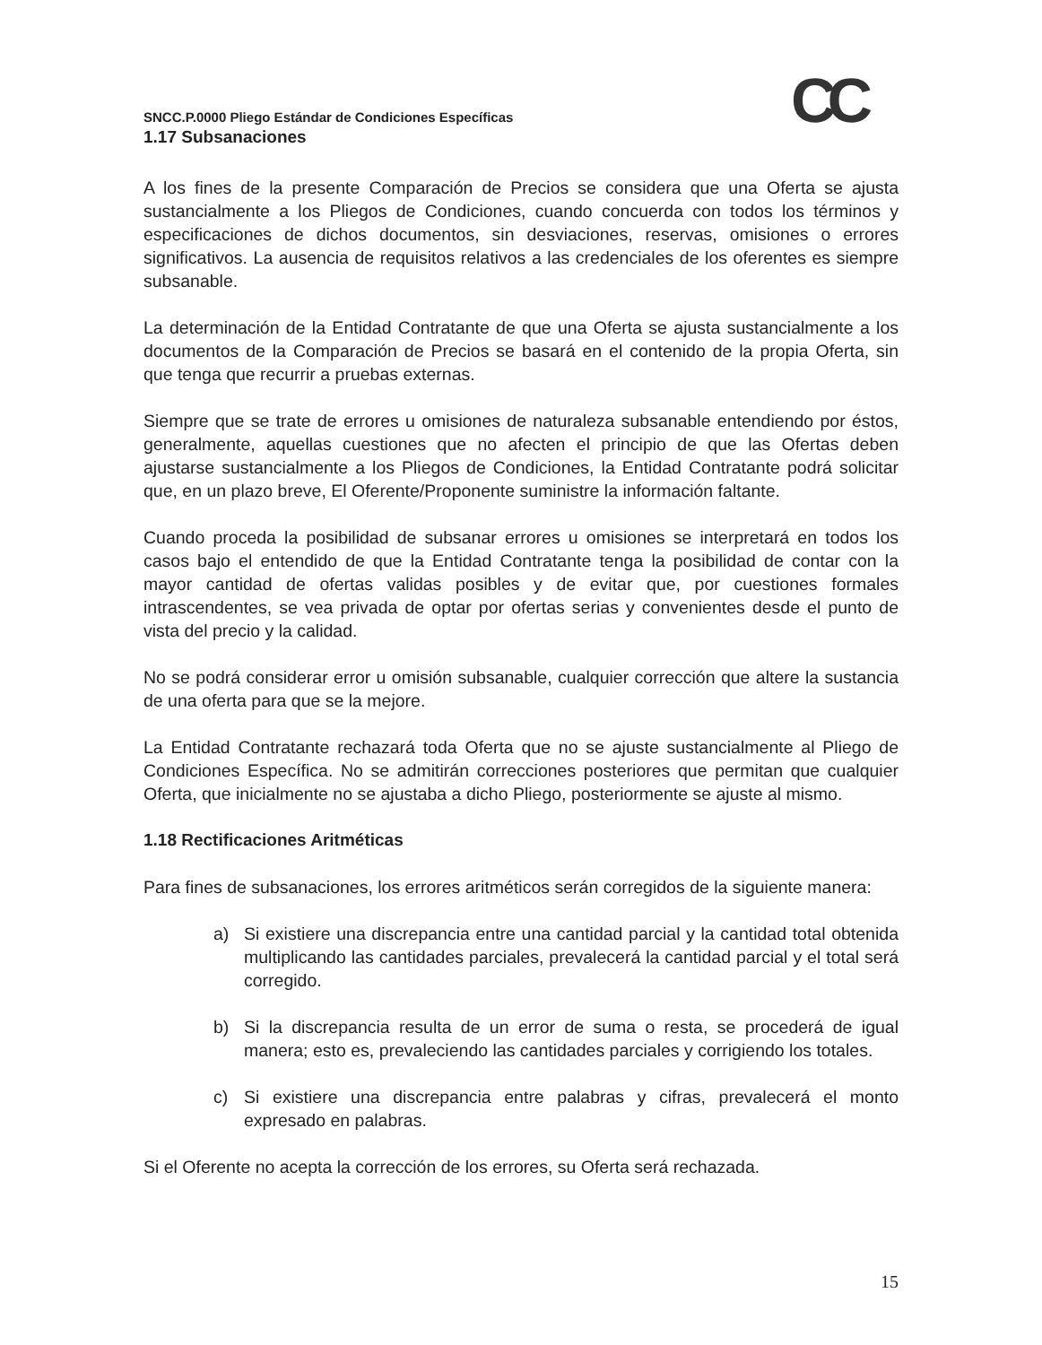CC
SNCC.P.0000 Pliego Estándar de Condiciones Específicas
1.17 Subsanaciones
A los fines de la presente Comparación de Precios se considera que una Oferta se ajusta sustancialmente a los Pliegos de Condiciones, cuando concuerda con todos los términos y especificaciones de dichos documentos, sin desviaciones, reservas, omisiones o errores significativos. La ausencia de requisitos relativos a las credenciales de los oferentes es siempre subsanable.
La determinación de la Entidad Contratante de que una Oferta se ajusta sustancialmente a los documentos de la Comparación de Precios se basará en el contenido de la propia Oferta, sin que tenga que recurrir a pruebas externas.
Siempre que se trate de errores u omisiones de naturaleza subsanable entendiendo por éstos, generalmente, aquellas cuestiones que no afecten el principio de que las Ofertas deben ajustarse sustancialmente a los Pliegos de Condiciones, la Entidad Contratante podrá solicitar que, en un plazo breve, El Oferente/Proponente suministre la información faltante.
Cuando proceda la posibilidad de subsanar errores u omisiones se interpretará en todos los casos bajo el entendido de que la Entidad Contratante tenga la posibilidad de contar con la mayor cantidad de ofertas validas posibles y de evitar que, por cuestiones formales intrascendentes, se vea privada de optar por ofertas serias y convenientes desde el punto de vista del precio y la calidad.
No se podrá considerar error u omisión subsanable, cualquier corrección que altere la sustancia de una oferta para que se la mejore.
La Entidad Contratante rechazará toda Oferta que no se ajuste sustancialmente al Pliego de Condiciones Específica. No se admitirán correcciones posteriores que permitan que cualquier Oferta, que inicialmente no se ajustaba a dicho Pliego, posteriormente se ajuste al mismo.
1.18 Rectificaciones Aritméticas
Para fines de subsanaciones, los errores aritméticos serán corregidos de la siguiente manera:
a) Si existiere una discrepancia entre una cantidad parcial y la cantidad total obtenida multiplicando las cantidades parciales, prevalecerá la cantidad parcial y el total será corregido.
b) Si la discrepancia resulta de un error de suma o resta, se procederá de igual manera; esto es, prevaleciendo las cantidades parciales y corrigiendo los totales.
c) Si existiere una discrepancia entre palabras y cifras, prevalecerá el monto expresado en palabras.
Si el Oferente no acepta la corrección de los errores, su Oferta será rechazada.
15